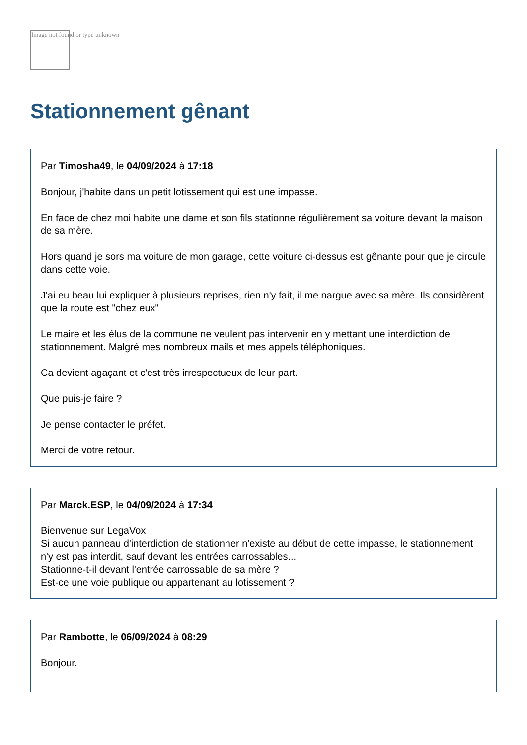Image not found or type unknown
Stationnement gênant
Par Timosha49, le 04/09/2024 à 17:18
Bonjour, j'habite dans un petit lotissement qui est une impasse.
En face de chez moi habite une dame et son fils stationne régulièrement sa voiture devant la maison de sa mère.
Hors quand je sors ma voiture de mon garage, cette voiture ci-dessus est gênante pour que je circule dans cette voie.
J'ai eu beau lui expliquer à plusieurs reprises, rien n'y fait, il me nargue avec sa mère. Ils considèrent que la route est "chez eux"
Le maire et les élus de la commune ne veulent pas intervenir en y mettant une interdiction de stationnement. Malgré mes nombreux mails et mes appels téléphoniques.
Ca devient agaçant et c'est très irrespectueux de leur part.
Que puis-je faire ?
Je pense contacter le préfet.
Merci de votre retour.
Par Marck.ESP, le 04/09/2024 à 17:34
Bienvenue sur LegaVox
Si aucun panneau d'interdiction de stationner n'existe au début de cette impasse, le stationnement n'y est pas interdit, sauf devant les entrées carrossables...
Stationne-t-il devant l'entrée carrossable de sa mère ?
Est-ce une voie publique ou appartenant au lotissement ?
Par Rambotte, le 06/09/2024 à 08:29
Bonjour.